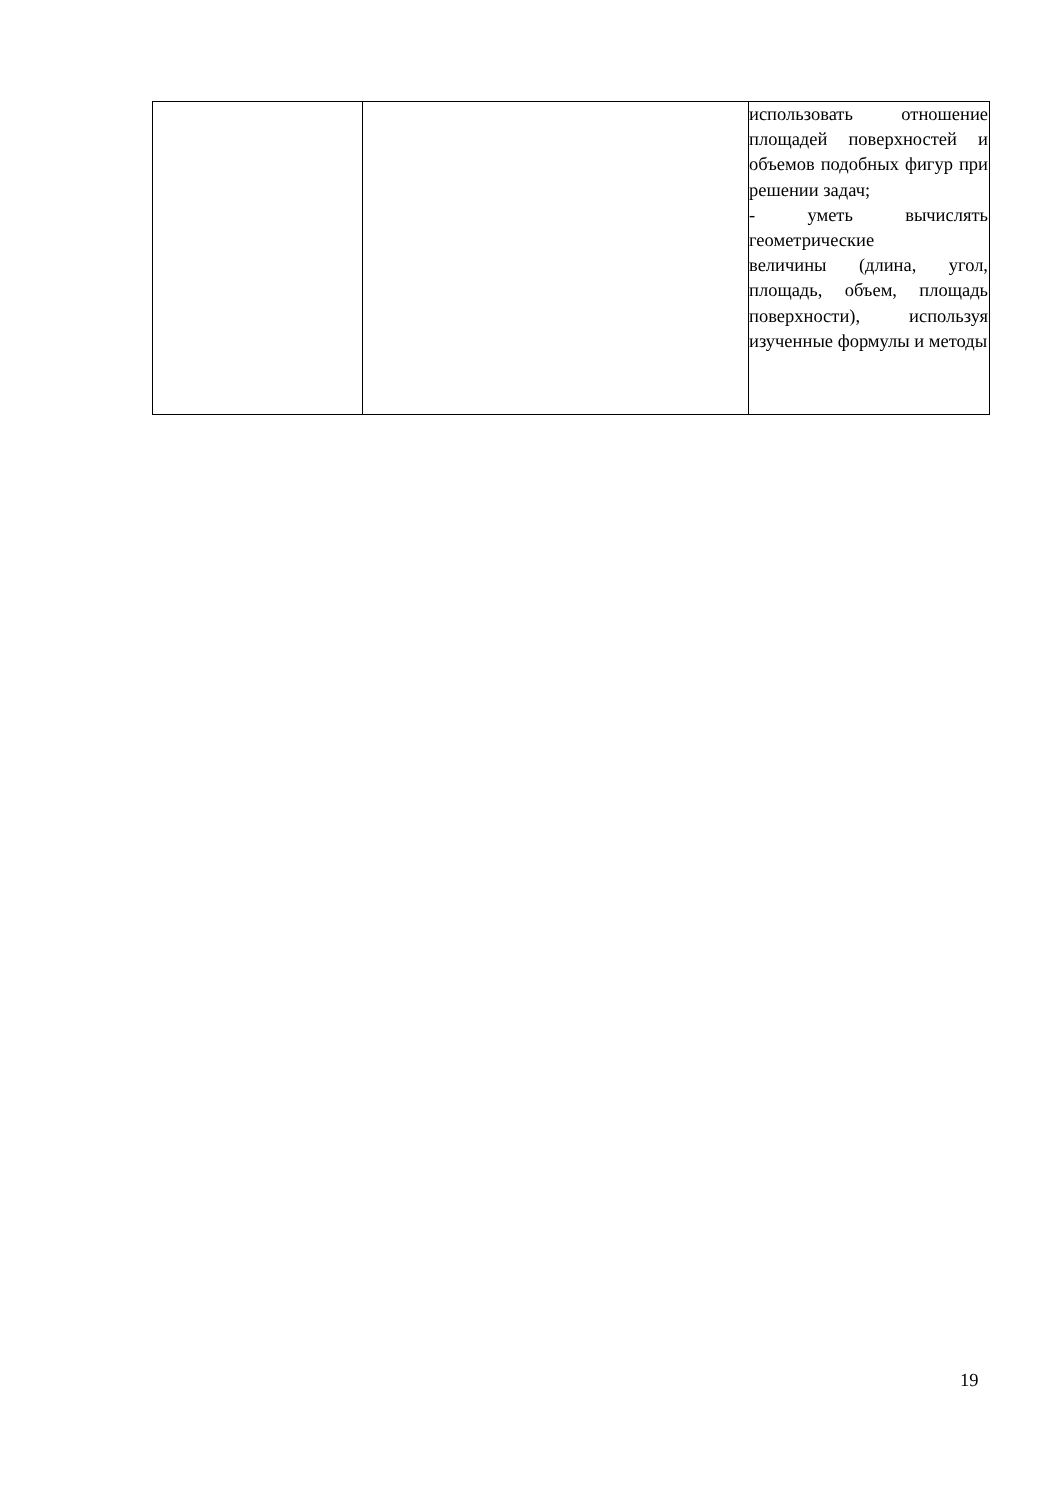| | | использовать отношение площадей поверхностей и объемов подобных фигур при решении задач; - уметь вычислять геометрические величины (длина, угол, площадь, объем, площадь поверхности), используя изученные формулы и методы |
19